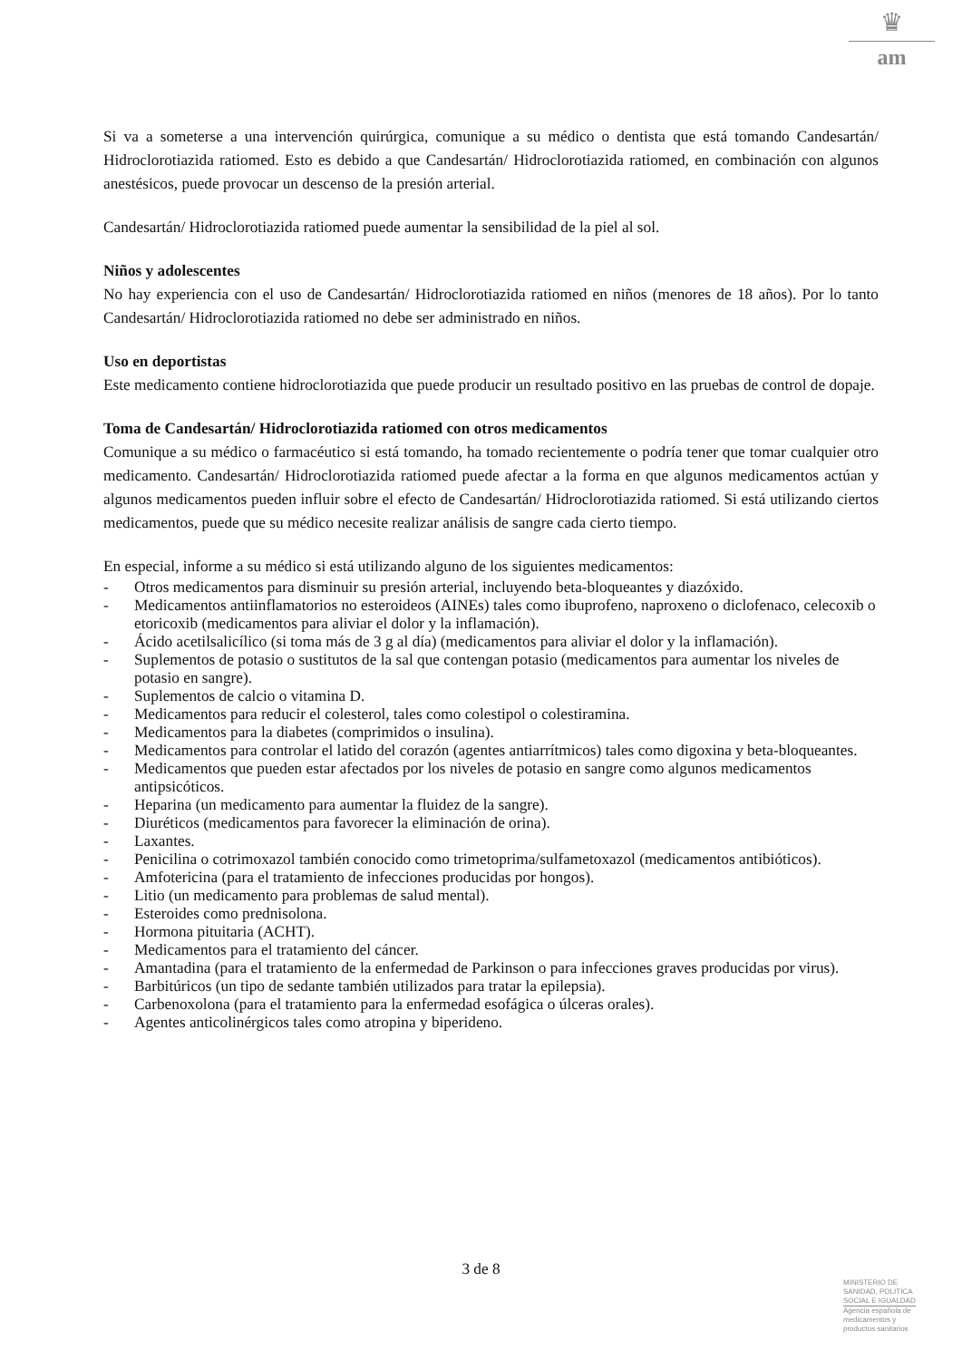♛
am
Si va a someterse a una intervención quirúrgica, comunique a su médico o dentista que está tomando Candesartán/ Hidroclorotiazida ratiomed. Esto es debido a que Candesartán/ Hidroclorotiazida ratiomed, en combinación con algunos anestésicos, puede provocar un descenso de la presión arterial.
Candesartán/ Hidroclorotiazida ratiomed puede aumentar la sensibilidad de la piel al sol.
Niños y adolescentes
No hay experiencia con el uso de Candesartán/ Hidroclorotiazida ratiomed en niños (menores de 18 años). Por lo tanto Candesartán/ Hidroclorotiazida ratiomed no debe ser administrado en niños.
Uso en deportistas
Este medicamento contiene hidroclorotiazida que puede producir un resultado positivo en las pruebas de control de dopaje.
Toma de Candesartán/ Hidroclorotiazida ratiomed con otros medicamentos
Comunique a su médico o farmacéutico si está tomando, ha tomado recientemente o podría tener que tomar cualquier otro medicamento. Candesartán/ Hidroclorotiazida ratiomed puede afectar a la forma en que algunos medicamentos actúan y algunos medicamentos pueden influir sobre el efecto de Candesartán/ Hidroclorotiazida ratiomed. Si está utilizando ciertos medicamentos, puede que su médico necesite realizar análisis de sangre cada cierto tiempo.
En especial, informe a su médico si está utilizando alguno de los siguientes medicamentos:
- Otros medicamentos para disminuir su presión arterial, incluyendo beta-bloqueantes y diazóxido.
- Medicamentos antiinflamatorios no esteroideos (AINEs) tales como ibuprofeno, naproxeno o diclofenaco, celecoxib o etoricoxib (medicamentos para aliviar el dolor y la inflamación).
- Ácido acetilsalicílico (si toma más de 3 g al día) (medicamentos para aliviar el dolor y la inflamación).
- Suplementos de potasio o sustitutos de la sal que contengan potasio (medicamentos para aumentar los niveles de potasio en sangre).
- Suplementos de calcio o vitamina D.
- Medicamentos para reducir el colesterol, tales como colestipol o colestiramina.
- Medicamentos para la diabetes (comprimidos o insulina).
- Medicamentos para controlar el latido del corazón (agentes antiarrítmicos) tales como digoxina y beta-bloqueantes.
- Medicamentos que pueden estar afectados por los niveles de potasio en sangre como algunos medicamentos antipsicóticos.
- Heparina (un medicamento para aumentar la fluidez de la sangre).
- Diuréticos (medicamentos para favorecer la eliminación de orina).
- Laxantes.
- Penicilina o cotrimoxazol también conocido como trimetoprima/sulfametoxazol (medicamentos antibióticos).
- Amfotericina (para el tratamiento de infecciones producidas por hongos).
- Litio (un medicamento para problemas de salud mental).
- Esteroides como prednisolona.
- Hormona pituitaria (ACHT).
- Medicamentos para el tratamiento del cáncer.
- Amantadina (para el tratamiento de la enfermedad de Parkinson o para infecciones graves producidas por virus).
- Barbitúricos (un tipo de sedante también utilizados para tratar la epilepsia).
- Carbenoxolona (para el tratamiento para la enfermedad esofágica o úlceras orales).
- Agentes anticolinérgicos tales como atropina y biperideno.
3 de 8
MINISTERIO DE
SANIDAD, POLITICA
SOCIAL E IGUALDAD
Agencia española de
medicamentos y
productos sanitarios